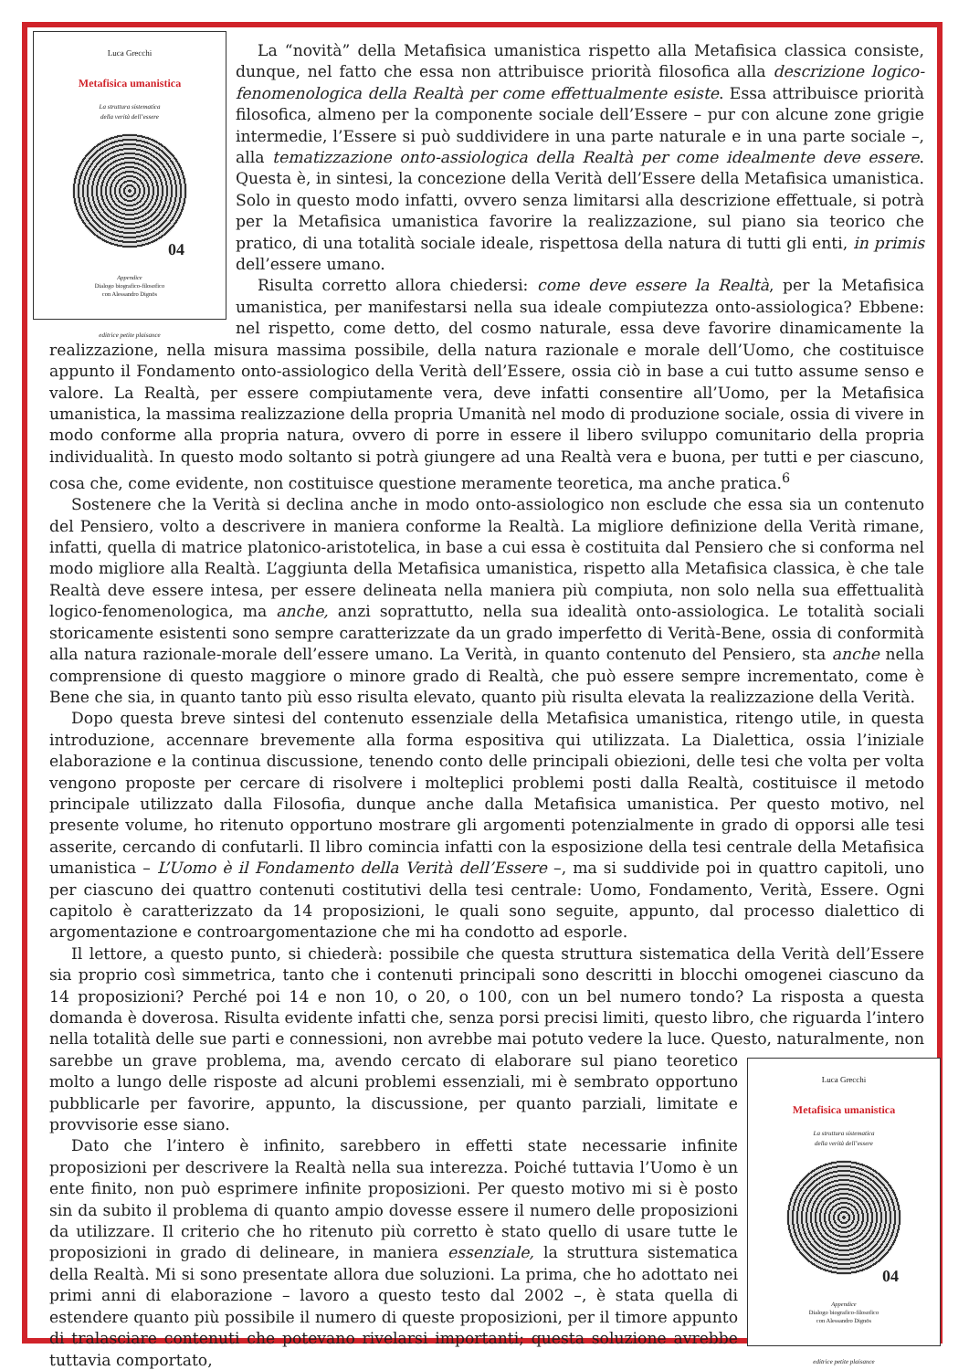Luca Grecchi
Metafisica umanistica
La struttura sistematica
della verità dell’essere
04
Appendice
Dialogo biografico-filosofico
con Alessandro Dignös
editrice petite plaisance
La “novità” della Metafisica umanistica rispetto alla Metafisica classica consiste, dunque, nel fatto che essa non attribuisce priorità filosofica alla descrizione logico-fenomenologica della Realtà per come effettualmente esiste. Essa attribuisce priorità filosofica, almeno per la componente sociale dell’Essere – pur con alcune zone grigie intermedie, l’Essere si può suddividere in una parte naturale e in una parte sociale –, alla tematizzazione onto-assiologica della Realtà per come idealmente deve essere. Questa è, in sintesi, la concezione della Verità dell’Essere della Metafisica umanistica. Solo in questo modo infatti, ovvero senza limitarsi alla descrizione effettuale, si potrà per la Metafisica umanistica favorire la realizzazione, sul piano sia teorico che pratico, di una totalità sociale ideale, rispettosa della natura di tutti gli enti, in primis dell’essere umano.
Risulta corretto allora chiedersi: come deve essere la Realtà, per la Metafisica umanistica, per manifestarsi nella sua ideale compiutezza onto-assiologica? Ebbene: nel rispetto, come detto, del cosmo naturale, essa deve favorire dinamicamente la realizzazione, nella misura massima possibile, della natura razionale e morale dell’Uomo, che costituisce appunto il Fondamento onto-assiologico della Verità dell’Essere, ossia ciò in base a cui tutto assume senso e valore. La Realtà, per essere compiutamente vera, deve infatti consentire all’Uomo, per la Metafisica umanistica, la massima realizzazione della propria Umanità nel modo di produzione sociale, ossia di vivere in modo conforme alla propria natura, ovvero di porre in essere il libero sviluppo comunitario della propria individualità. In questo modo soltanto si potrà giungere ad una Realtà vera e buona, per tutti e per ciascuno, cosa che, come evidente, non costituisce questione meramente teoretica, ma anche pratica.<sup>6</sup>
Sostenere che la Verità si declina anche in modo onto-assiologico non esclude che essa sia un contenuto del Pensiero, volto a descrivere in maniera conforme la Realtà. La migliore definizione della Verità rimane, infatti, quella di matrice platonico-aristotelica, in base a cui essa è costituita dal Pensiero che si conforma nel modo migliore alla Realtà. L’aggiunta della Metafisica umanistica, rispetto alla Metafisica classica, è che tale Realtà deve essere intesa, per essere delineata nella maniera più compiuta, non solo nella sua effettualità logico-fenomenologica, ma anche, anzi soprattutto, nella sua idealità onto-assiologica. Le totalità sociali storicamente esistenti sono sempre caratterizzate da un grado imperfetto di Verità-Bene, ossia di conformità alla natura razionale-morale dell’essere umano. La Verità, in quanto contenuto del Pensiero, sta anche nella comprensione di questo maggiore o minore grado di Realtà, che può essere sempre incrementato, come è Bene che sia, in quanto tanto più esso risulta elevato, quanto più risulta elevata la realizzazione della Verità.
Dopo questa breve sintesi del contenuto essenziale della Metafisica umanistica, ritengo utile, in questa introduzione, accennare brevemente alla forma espositiva qui utilizzata. La Dialettica, ossia l’iniziale elaborazione e la continua discussione, tenendo conto delle principali obiezioni, delle tesi che volta per volta vengono proposte per cercare di risolvere i molteplici problemi posti dalla Realtà, costituisce il metodo principale utilizzato dalla Filosofia, dunque anche dalla Metafisica umanistica. Per questo motivo, nel presente volume, ho ritenuto opportuno mostrare gli argomenti potenzialmente in grado di opporsi alle tesi asserite, cercando di confutarli. Il libro comincia infatti con la esposizione della tesi centrale della Metafisica umanistica – L’Uomo è il Fondamento della Verità dell’Essere –, ma si suddivide poi in quattro capitoli, uno per ciascuno dei quattro contenuti costitutivi della tesi centrale: Uomo, Fondamento, Verità, Essere. Ogni capitolo è caratterizzato da 14 proposizioni, le quali sono seguite, appunto, dal processo dialettico di argomentazione e controargomentazione che mi ha condotto ad esporle.
Il lettore, a questo punto, si chiederà: possibile che questa struttura sistematica della Verità dell’Essere sia proprio così simmetrica, tanto che i contenuti principali sono descritti in blocchi omogenei ciascuno da 14 proposizioni? Perché poi 14 e non 10, o 20, o 100, con un bel numero tondo? La risposta a questa domanda è doverosa. Risulta evidente infatti che, senza porsi precisi limiti, questo libro, che riguarda l’intero nella totalità delle sue parti e connessioni, non avrebbe mai potuto vedere la luce. Questo, naturalmente, non sarebbe un
Luca Grecchi
Metafisica umanistica
La struttura sistematica
della verità dell’essere
04
Appendice
Dialogo biografico-filosofico
con Alessandro Dignös
editrice petite plaisance
grave problema, ma, avendo cercato di elaborare sul piano teoretico molto a lungo delle risposte ad alcuni problemi essenziali, mi è sembrato opportuno pubblicarle per favorire, appunto, la discussione, per quanto parziali, limitate e provvisorie esse siano.
Dato che l’intero è infinito, sarebbero in effetti state necessarie infinite proposizioni per descrivere la Realtà nella sua interezza. Poiché tuttavia l’Uomo è un ente finito, non può esprimere infinite proposizioni. Per questo motivo mi si è posto sin da subito il problema di quanto ampio dovesse essere il numero delle proposizioni da utilizzare. Il criterio che ho ritenuto più corretto è stato quello di usare tutte le proposizioni in grado di delineare, in maniera essenziale, la struttura sistematica della Realtà. Mi si sono presentate allora due soluzioni. La prima, che ho adottato nei primi anni di elaborazione – lavoro a questo testo dal 2002 –, è stata quella di estendere quanto più possibile il numero di queste proposizioni, per il timore appunto di tralasciare contenuti che potevano rivelarsi importanti; questa soluzione avrebbe tuttavia comportato,